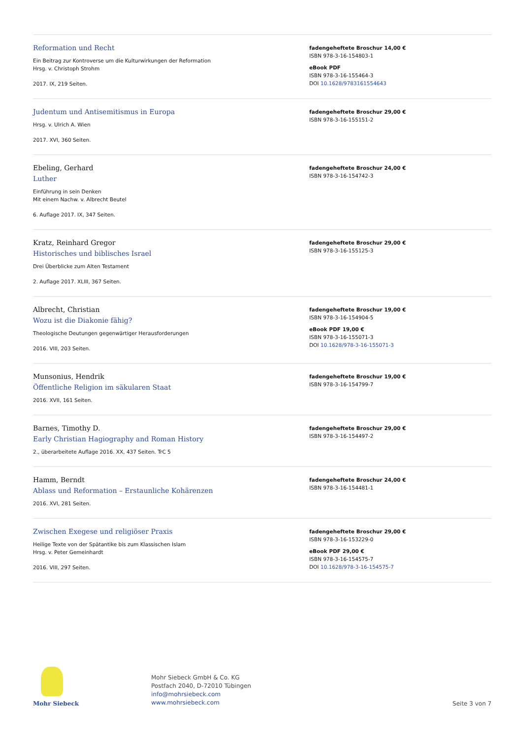Reformation und Recht
Ein Beitrag zur Kontroverse um die Kulturwirkungen der Reformation
Hrsg. v. Christoph Strohm
2017. IX, 219 Seiten.
fadengeheftete Broschur 14,00 €
ISBN 978-3-16-154803-1
eBook PDF
ISBN 978-3-16-155464-3
DOI 10.1628/9783161554643
Judentum und Antisemitismus in Europa
Hrsg. v. Ulrich A. Wien
2017. XVI, 360 Seiten.
fadengeheftete Broschur 29,00 €
ISBN 978-3-16-155151-2
Ebeling, Gerhard
Luther
Einführung in sein Denken
Mit einem Nachw. v. Albrecht Beutel
6. Auflage 2017. IX, 347 Seiten.
fadengeheftete Broschur 24,00 €
ISBN 978-3-16-154742-3
Kratz, Reinhard Gregor
Historisches und biblisches Israel
Drei Überblicke zum Alten Testament
2. Auflage 2017. XLIII, 367 Seiten.
fadengeheftete Broschur 29,00 €
ISBN 978-3-16-155125-3
Albrecht, Christian
Wozu ist die Diakonie fähig?
Theologische Deutungen gegenwärtiger Herausforderungen
2016. VIII, 203 Seiten.
fadengeheftete Broschur 19,00 €
ISBN 978-3-16-154904-5
eBook PDF 19,00 €
ISBN 978-3-16-155071-3
DOI 10.1628/978-3-16-155071-3
Munsonius, Hendrik
Öffentliche Religion im säkularen Staat
2016. XVII, 161 Seiten.
fadengeheftete Broschur 19,00 €
ISBN 978-3-16-154799-7
Barnes, Timothy D.
Early Christian Hagiography and Roman History
2., überarbeitete Auflage 2016. XX, 437 Seiten. TrC 5
fadengeheftete Broschur 29,00 €
ISBN 978-3-16-154497-2
Hamm, Berndt
Ablass und Reformation – Erstaunliche Kohärenzen
2016. XVI, 281 Seiten.
fadengeheftete Broschur 24,00 €
ISBN 978-3-16-154481-1
Zwischen Exegese und religiöser Praxis
Heilige Texte von der Spätantike bis zum Klassischen Islam
Hrsg. v. Peter Gemeinhardt
2016. VIII, 297 Seiten.
fadengeheftete Broschur 29,00 €
ISBN 978-3-16-153229-0
eBook PDF 29,00 €
ISBN 978-3-16-154575-7
DOI 10.1628/978-3-16-154575-7
Mohr Siebeck
Mohr Siebeck GmbH & Co. KG
Postfach 2040, D-72010 Tübingen
info@mohrsiebeck.com
www.mohrsiebeck.com
Seite 3 von 7